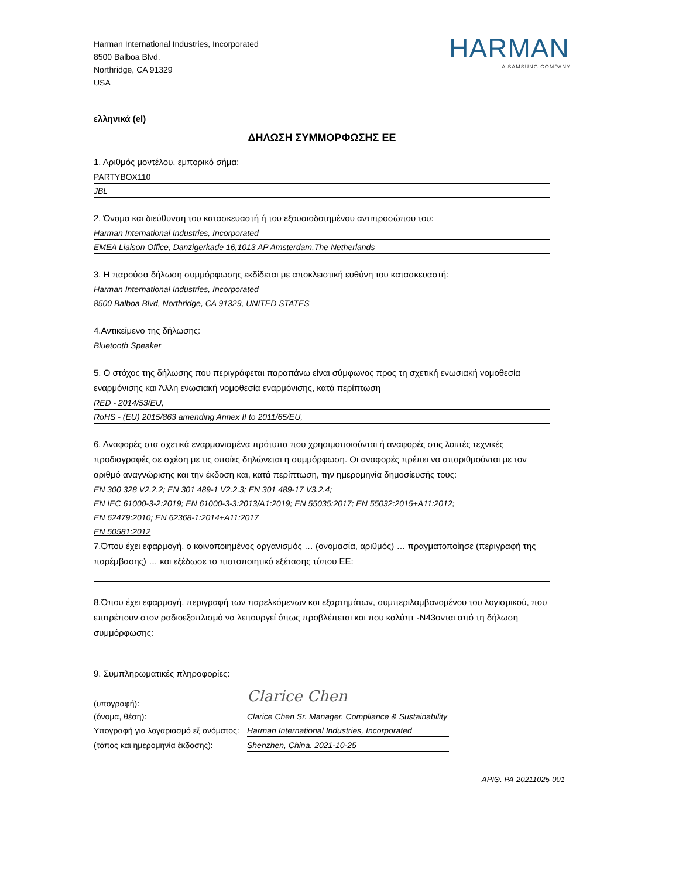Harman International Industries, Incorporated
8500 Balboa Blvd.
Northridge, CA 91329
USA
HARMAN
A SAMSUNG COMPANY
ελληνικά (el)
ΔΗΛΩΣΗ ΣΥΜΜΟΡΦΩΣΗΣ ΕΕ
1. Αριθμός μοντέλου, εμπορικό σήμα:
PARTYBOX110
JBL
2. Όνομα και διεύθυνση του κατασκευαστή ή του εξουσιοδοτημένου αντιπροσώπου του:
Harman International Industries, Incorporated
EMEA Liaison Office, Danzigerkade 16,1013 AP Amsterdam,The Netherlands
3. Η παρούσα δήλωση συμμόρφωσης εκδίδεται με αποκλειστική ευθύνη του κατασκευαστή:
Harman International Industries, Incorporated
8500 Balboa Blvd, Northridge, CA 91329, UNITED STATES
4.Αντικείμενο της δήλωσης:
Bluetooth Speaker
5. Ο στόχος της δήλωσης που περιγράφεται παραπάνω είναι σύμφωνος προς τη σχετική ενωσιακή νομοθεσία εναρμόνισης και Άλλη ενωσιακή νομοθεσία εναρμόνισης, κατά περίπτωση
RED - 2014/53/EU,
RoHS - (EU) 2015/863 amending Annex II to 2011/65/EU,
6. Αναφορές στα σχετικά εναρμονισμένα πρότυπα που χρησιμοποιούνται ή αναφορές στις λοιπές τεχνικές προδιαγραφές σε σχέση με τις οποίες δηλώνεται η συμμόρφωση. Οι αναφορές πρέπει να απαριθμούνται με τον αριθμό αναγνώρισης και την έκδοση και, κατά περίπτωση, την ημερομηνία δημοσίευσής τους:
EN 300 328 V2.2.2; EN 301 489-1 V2.2.3; EN 301 489-17 V3.2.4;
EN IEC 61000-3-2:2019; EN 61000-3-3:2013/A1:2019; EN 55035:2017; EN 55032:2015+A11:2012;
EN 62479:2010; EN 62368-1:2014+A11:2017
EN 50581:2012
7.Όπου έχει εφαρμογή, ο κοινοποιημένος οργανισμός … (ονομασία, αριθμός) … πραγματοποίησε (περιγραφή της παρέμβασης) … και εξέδωσε το πιστοποιητικό εξέτασης τύπου ΕΕ:
8.Όπου έχει εφαρμογή, περιγραφή των παρελκόμενων και εξαρτημάτων, συμπεριλαμβανομένου του λογισμικού, που επιτρέπουν στον ραδιοεξοπλισμό να λειτουργεί όπως προβλέπεται και που καλύπτ -N43ονται από τη δήλωση συμμόρφωσης:
9. Συμπληρωματικές πληροφορίες:
(υπογραφή):
Clarice Chen
(όνομα, θέση):
Clarice Chen Sr. Manager. Compliance & Sustainability
Υπογραφή για λογαριασμό εξ ονόματος:
Harman International Industries, Incorporated
(τόπος και ημερομηνία έκδοσης):
Shenzhen, China. 2021-10-25
ΑΡΙΘ. PA-20211025-001